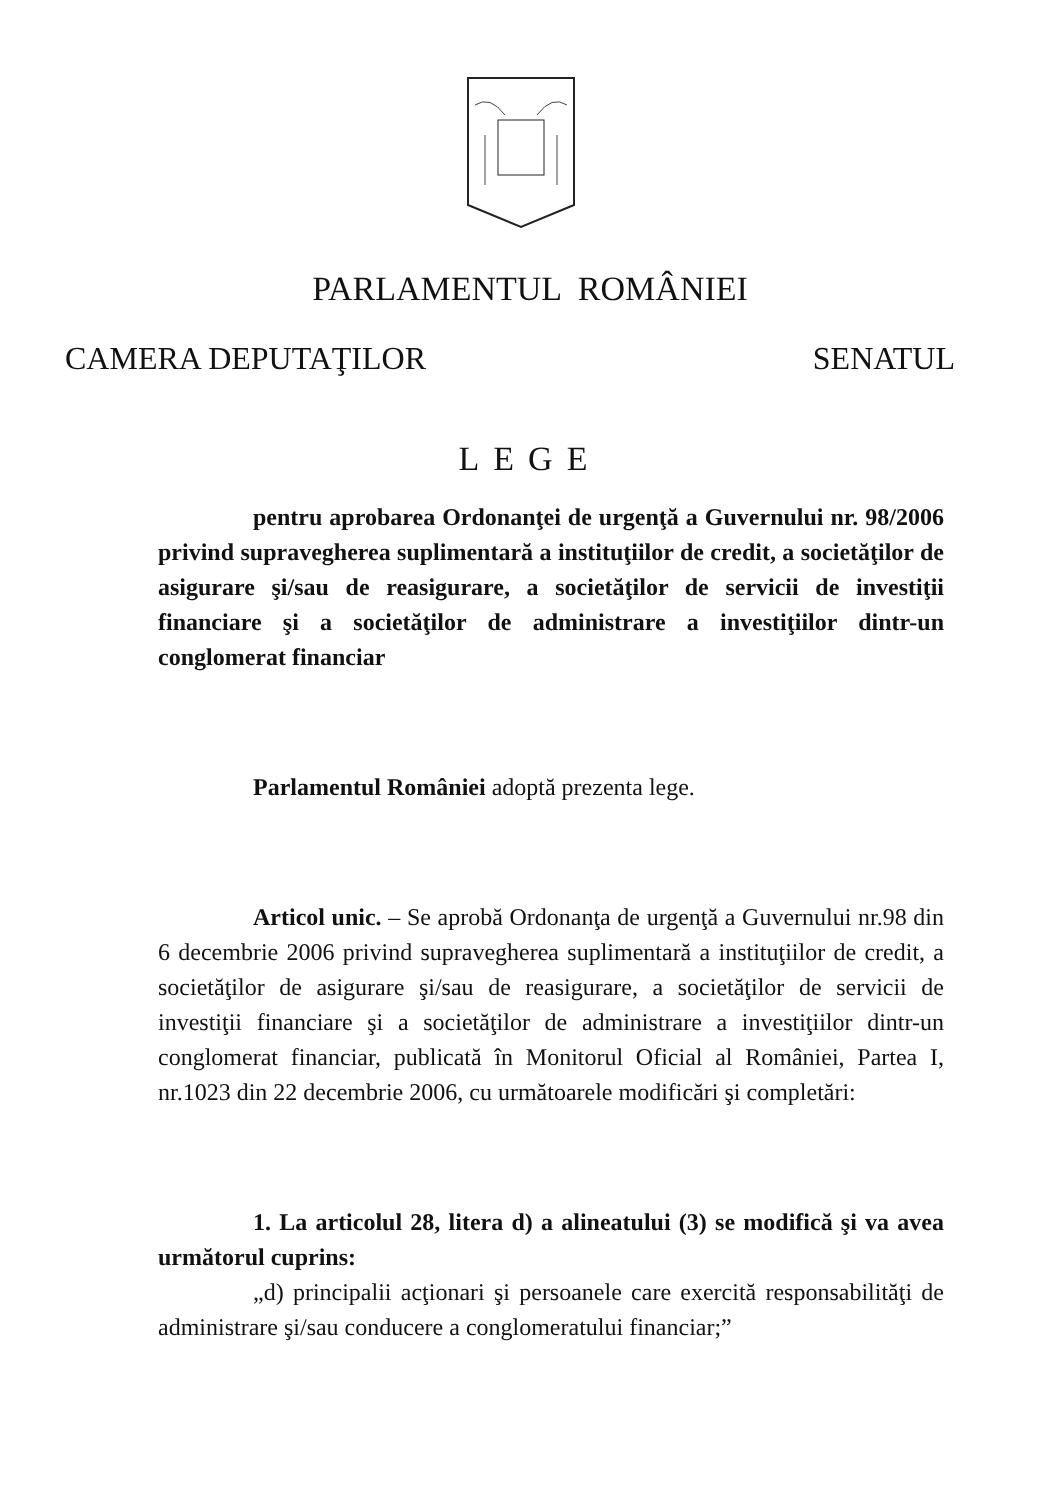PARLAMENTUL ROMÂNIEI
CAMERA DEPUTAŢILOR SENATUL
LEGE
pentru aprobarea Ordonanţei de urgenţă a Guvernului nr. 98/2006 privind supravegherea suplimentară a instituţiilor de credit, a societăţilor de asigurare şi/sau de reasigurare, a societăţilor de servicii de investiţii financiare şi a societăţilor de administrare a investiţiilor dintr-un conglomerat financiar
Parlamentul României adoptă prezenta lege.
Articol unic. – Se aprobă Ordonanţa de urgenţă a Guvernului nr.98 din 6 decembrie 2006 privind supravegherea suplimentară a instituţiilor de credit, a societăţilor de asigurare şi/sau de reasigurare, a societăţilor de servicii de investiţii financiare şi a societăţilor de administrare a investiţiilor dintr-un conglomerat financiar, publicată în Monitorul Oficial al României, Partea I, nr.1023 din 22 decembrie 2006, cu următoarele modificări şi completări:
1. La articolul 28, litera d) a alineatului (3) se modifică şi va avea următorul cuprins:
„d) principalii acţionari şi persoanele care exercită responsabilităţi de administrare şi/sau conducere a conglomeratului financiar;”